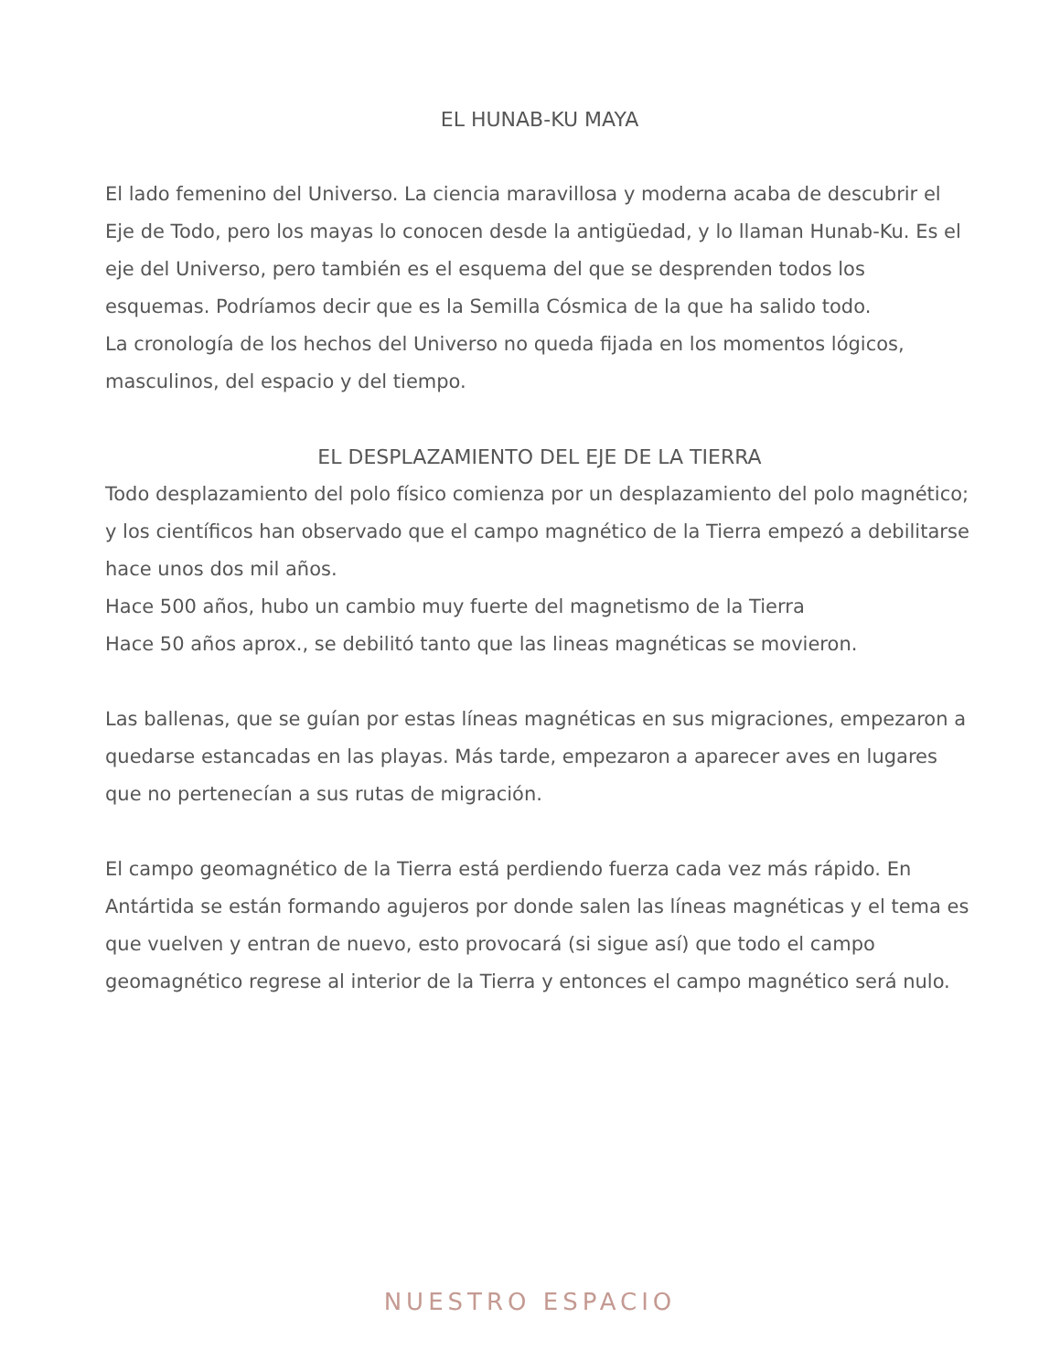EL HUNAB-KU MAYA
El lado femenino del Universo. La ciencia maravillosa y moderna acaba de descubrir el Eje de Todo, pero los mayas lo conocen desde la antigüedad, y lo llaman Hunab-Ku. Es el eje del Universo, pero también es el esquema del que se desprenden todos los esquemas. Podríamos decir que es la Semilla Cósmica de la que ha salido todo.
La cronología de los hechos del Universo no queda fijada en los momentos lógicos, masculinos, del espacio y del tiempo.
EL DESPLAZAMIENTO DEL EJE DE LA TIERRA
Todo desplazamiento del polo físico comienza por un desplazamiento del polo magnético; y los científicos han observado que el campo magnético de la Tierra empezó a debilitarse hace unos dos mil años.
Hace 500 años, hubo un cambio muy fuerte del magnetismo de la Tierra
Hace 50 años aprox., se debilitó tanto que las lineas magnéticas se movieron.
Las ballenas, que se guían por estas líneas magnéticas en sus migraciones, empezaron a quedarse estancadas en las playas. Más tarde, empezaron a aparecer aves en lugares que no pertenecían a sus rutas de migración.
El campo geomagnético de la Tierra está perdiendo fuerza cada vez más rápido. En Antártida se están formando agujeros por donde salen las líneas magnéticas y el tema es que vuelven y entran de nuevo, esto provocará (si sigue así) que todo el campo geomagnético regrese al interior de la Tierra y entonces el campo magnético será nulo.
NUESTRO ESPACIO